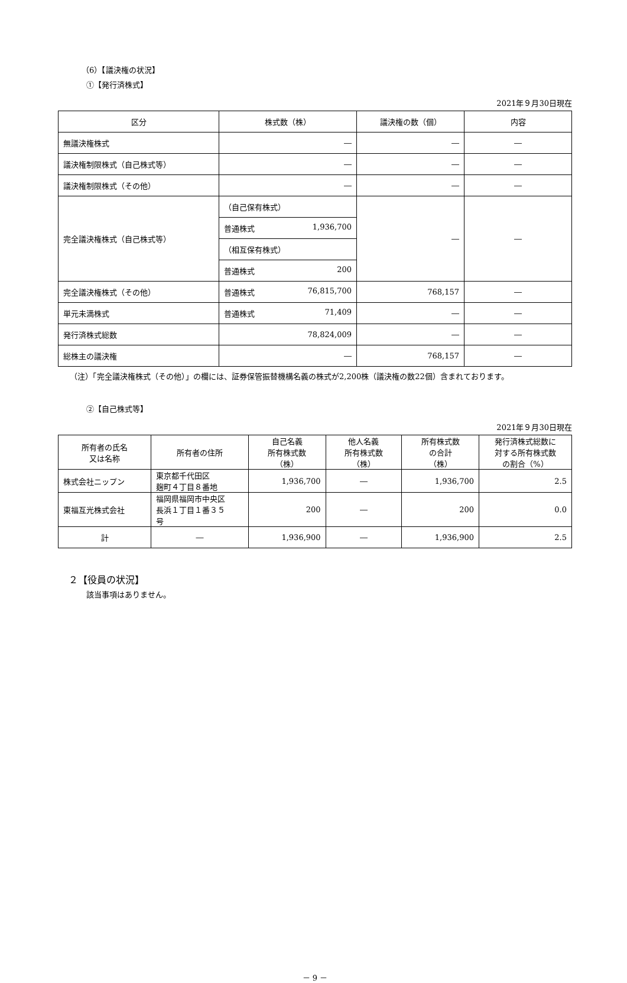（6）【議決権の状況】
①【発行済株式】
2021年９月30日現在
| 区分 | 株式数（株） | 議決権の数（個） | 内容 |
| --- | --- | --- | --- |
| 無議決権株式 | ― | ― | ― |
| 議決権制限株式（自己株式等） | ― | ― | ― |
| 議決権制限株式（その他） | ― | ― | ― |
| 完全議決権株式（自己株式等） | （自己保有株式） | ― | ― |
| | 普通株式 1,936,700 | | |
| | （相互保有株式） | | |
| | 普通株式 200 | | |
| 完全議決権株式（その他） | 普通株式 76,815,700 | 768,157 | ― |
| 単元未満株式 | 普通株式 71,409 | ― | ― |
| 発行済株式総数 | 78,824,009 | ― | ― |
| 総株主の議決権 | ― | 768,157 | ― |
（注）「完全議決権株式（その他）」の欄には、証券保管振替機構名義の株式が2,200株（議決権の数22個）含まれております。
②【自己株式等】
2021年９月30日現在
| 所有者の氏名 又は名称 | 所有者の住所 | 自己名義 所有株式数 （株） | 他人名義 所有株式数 （株） | 所有株式数 の合計 （株） | 発行済株式総数に 対する所有株式数 の割合（%） |
| --- | --- | --- | --- | --- | --- |
| 株式会社ニップン | 東京都千代田区 麹町４丁目８番地 | 1,936,700 | ― | 1,936,700 | 2.5 |
| 東福互光株式会社 | 福岡県福岡市中央区 長浜１丁目１番３５ 号 | 200 | ― | 200 | 0.0 |
| 計 | ― | 1,936,900 | ― | 1,936,900 | 2.5 |
２【役員の状況】
該当事項はありません。
－ 9 －